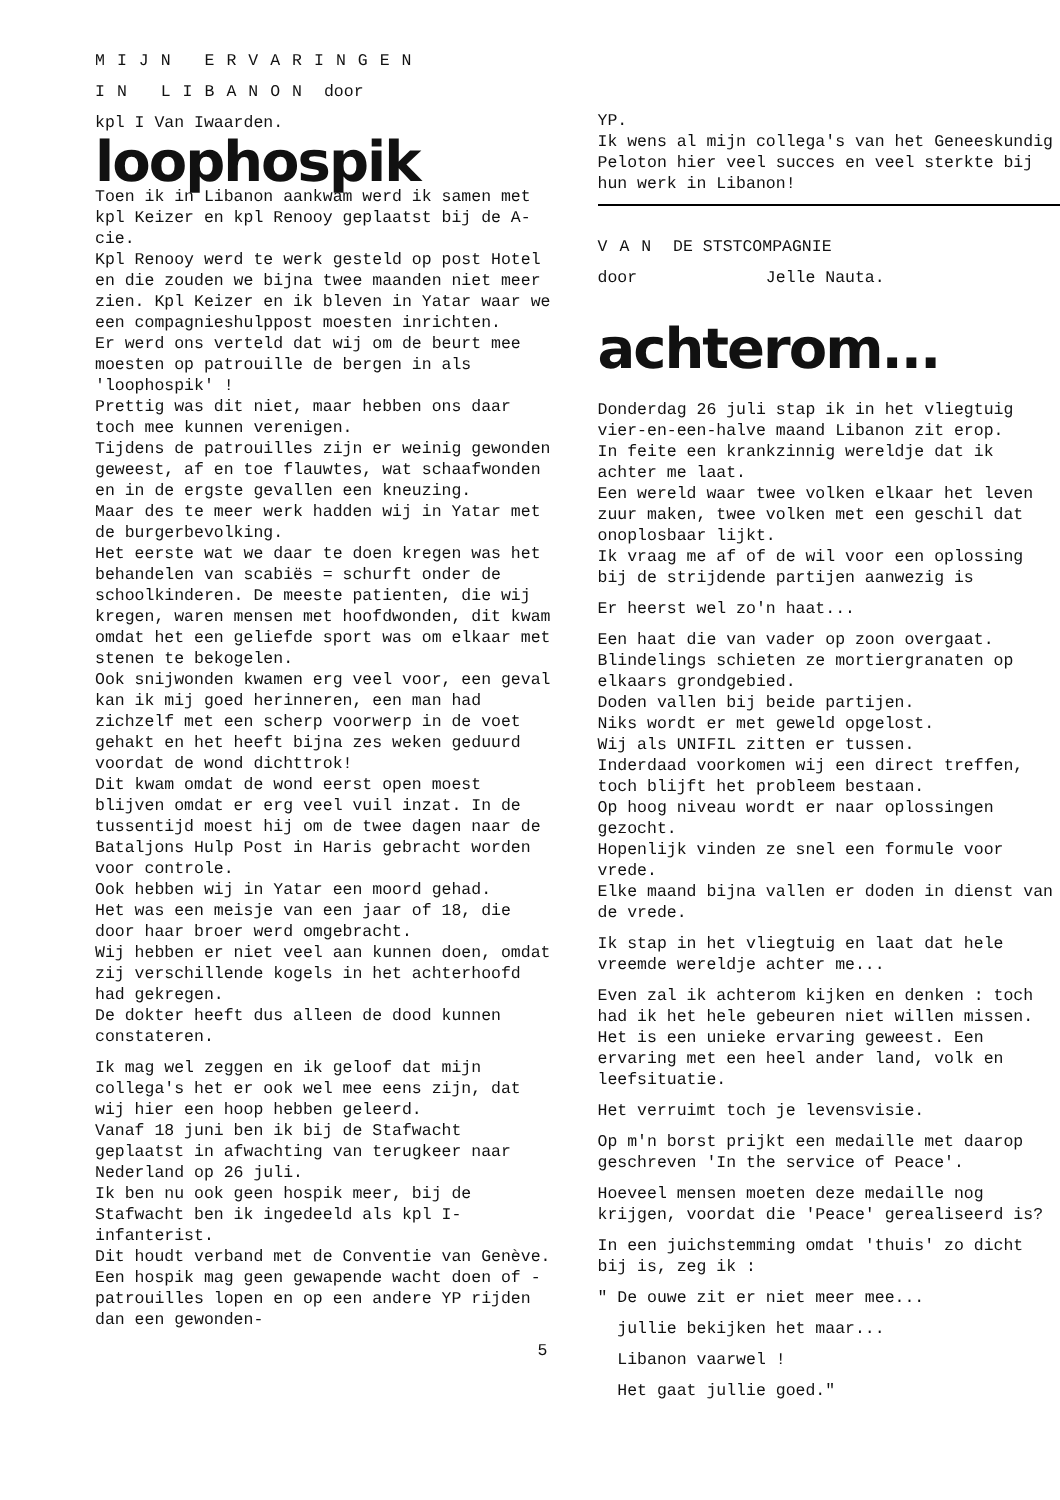MIJN ERVARINGEN
IN LIBANON door
kpl I Van Iwaarden.
loophospik
Toen ik in Libanon aankwam werd ik samen met kpl Keizer en kpl Renooy geplaatst bij de A-cie.
Kpl Renooy werd te werk gesteld op post Hotel en die zouden we bijna twee maanden niet meer zien. Kpl Keizer en ik bleven in Yatar waar we een compagnieshulppost moesten inrichten.
Er werd ons verteld dat wij om de beurt mee moesten op patrouille de bergen in als 'loophospik' !
Prettig was dit niet, maar hebben ons daar toch mee kunnen verenigen.
Tijdens de patrouilles zijn er weinig gewonden geweest, af en toe flauwtes, wat schaafwonden en in de ergste gevallen een kneuzing.
Maar des te meer werk hadden wij in Yatar met de burgerbevolking.
Het eerste wat we daar te doen kregen was het behandelen van scabiës = schurft onder de schoolkinderen. De meeste patienten, die wij kregen, waren mensen met hoofdwonden, dit kwam omdat het een geliefde sport was om elkaar met stenen te bekogelen.
Ook snijwonden kwamen erg veel voor, een geval kan ik mij goed herinneren, een man had zichzelf met een scherp voorwerp in de voet gehakt en het heeft bijna zes weken geduurd voordat de wond dichttrok!
Dit kwam omdat de wond eerst open moest blijven omdat er erg veel vuil inzat. In de tussentijd moest hij om de twee dagen naar de Bataljons Hulp Post in Haris gebracht worden voor controle.
Ook hebben wij in Yatar een moord gehad.
Het was een meisje van een jaar of 18, die door haar broer werd omgebracht.
Wij hebben er niet veel aan kunnen doen, omdat zij verschillende kogels in het achterhoofd had gekregen.
De dokter heeft dus alleen de dood kunnen constateren.
Ik mag wel zeggen en ik geloof dat mijn collega's het er ook wel mee eens zijn, dat wij hier een hoop hebben geleerd.
Vanaf 18 juni ben ik bij de Stafwacht geplaatst in afwachting van terugkeer naar Nederland op 26 juli.
Ik ben nu ook geen hospik meer, bij de Stafwacht ben ik ingedeeld als kpl I-infanterist.
Dit houdt verband met de Conventie van Genève. Een hospik mag geen gewapende wacht doen of -patrouilles lopen en op een andere YP rijden dan een gewonden-
5
YP.
Ik wens al mijn collega's van het Geneeskundig Peloton hier veel succes en veel sterkte bij hun werk in Libanon!
VAN DE STSTCOMPAGNIE
door Jelle Nauta.
achterom...
Donderdag 26 juli stap ik in het vliegtuig vier-en-een-halve maand Libanon zit erop.
In feite een krankzinnig wereldje dat ik achter me laat.
Een wereld waar twee volken elkaar het leven zuur maken, twee volken met een geschil dat onoplosbaar lijkt.
Ik vraag me af of de wil voor een oplossing bij de strijdende partijen aanwezig is
Er heerst wel zo'n haat...
Een haat die van vader op zoon overgaat.
Blindelings schieten ze mortiergranaten op elkaars grondgebied.
Doden vallen bij beide partijen.
Niks wordt er met geweld opgelost.
Wij als UNIFIL zitten er tussen.
Inderdaad voorkomen wij een direct treffen, toch blijft het probleem bestaan.
Op hoog niveau wordt er naar oplossingen gezocht.
Hopenlijk vinden ze snel een formule voor vrede.
Elke maand bijna vallen er doden in dienst van de vrede.
Ik stap in het vliegtuig en laat dat hele vreemde wereldje achter me...
Even zal ik achterom kijken en denken : toch had ik het hele gebeuren niet willen missen. Het is een unieke ervaring geweest. Een ervaring met een heel ander land, volk en leefsituatie.
Het verruimt toch je levensvisie.
Op m'n borst prijkt een medaille met daarop geschreven 'In the service of Peace'.
Hoeveel mensen moeten deze medaille nog krijgen, voordat die 'Peace' gerealiseerd is?
In een juichstemming omdat 'thuis' zo dicht bij is, zeg ik :
" De ouwe zit er niet meer mee...
jullie bekijken het maar...
Libanon vaarwel !
Het gaat jullie goed."